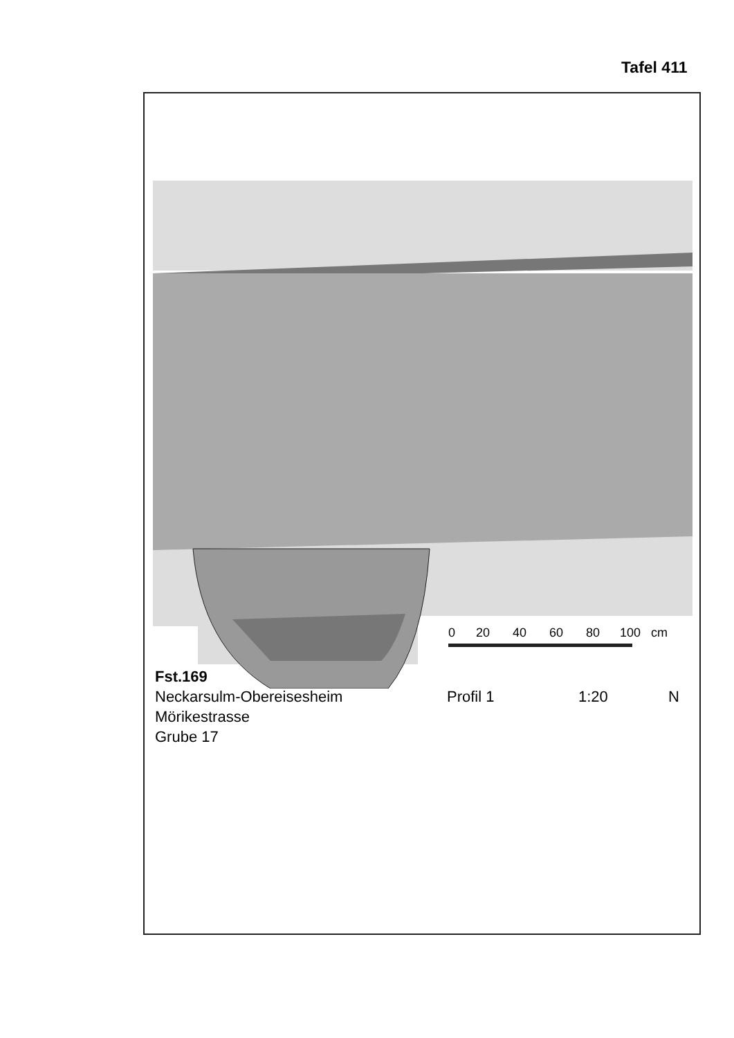Tafel 411
0
20
40
60
80
100
cm
Fst.169
Neckarsulm-Obereisesheim Profil 1 1:20 N
Mörikestrasse
Grube 17